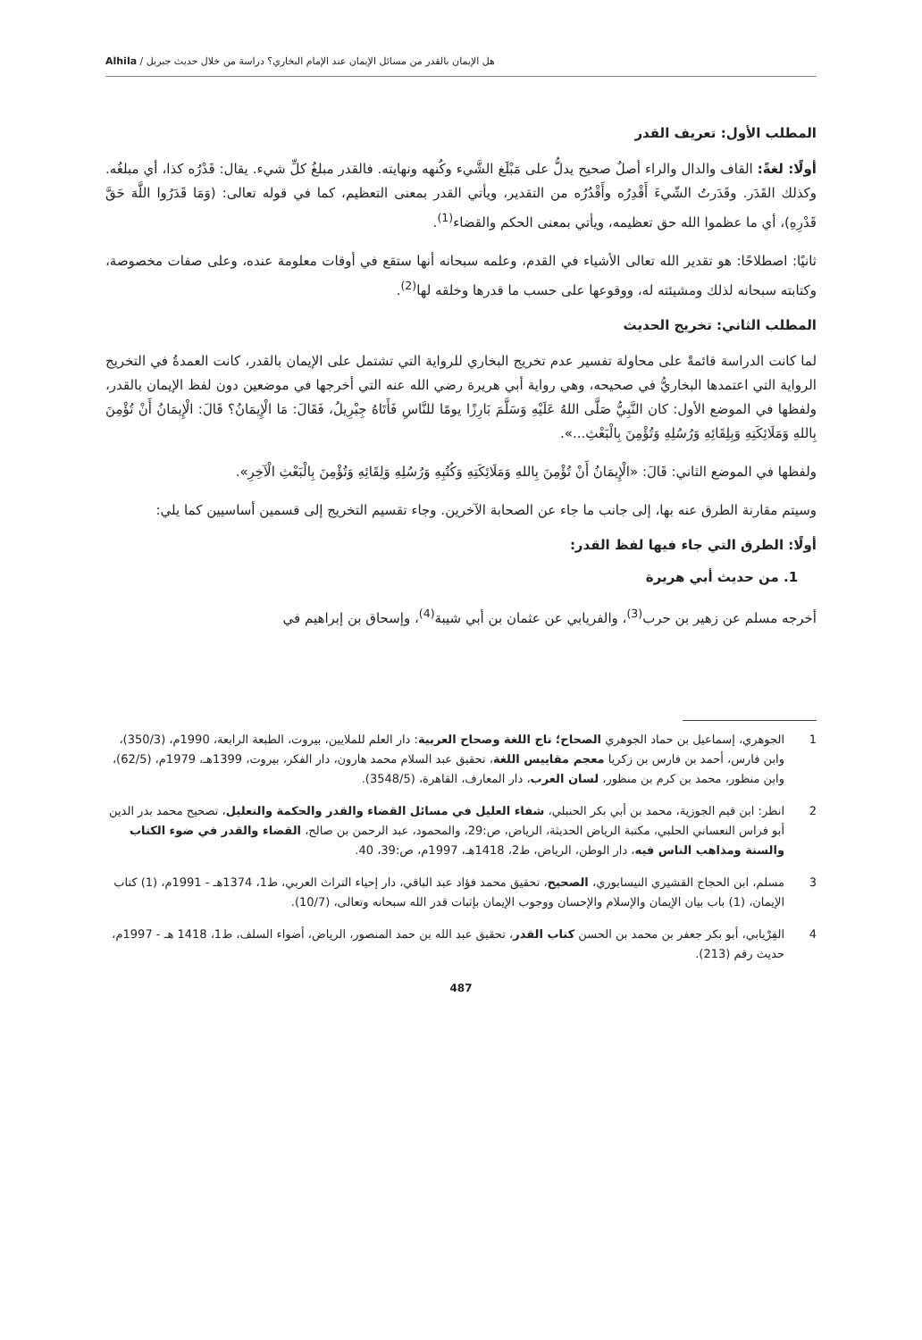هل الإيمان بالقدر من مسائل الإيمان عند الإمام البخاري؟ دراسة من خلال حديث جبريل / Alhila
المطلب الأول: تعريف القدر
أولًا: لغةً: القاف والدال والراء أصلٌ صحيح يدلُّ على مَبْلَغ الشَّيء وكُنهه ونهايته. فالقدر مبلغُ كلِّ شيء. يقال: قَدْرُه كذا، أي مبلغُه. وكذلك القَدَر. وقَدَرتُ الشّيءَ أَقْدِرُه وأَقْدُرُه من التقدير، ويأتي القدر بمعنى التعظيم، كما في قوله تعالى: (وَمَا قَدَرُوا اللَّهَ حَقَّ قَدْرِهِ)، أي ما عظموا الله حق تعظيمه، ويأتي بمعنى الحكم والقضاء<sup>(1)</sup>.
ثانيًا: اصطلاحًا: هو تقدير الله تعالى الأشياء في القدم، وعلمه سبحانه أنها ستقع في أوقات معلومة عنده، وعلى صفات مخصوصة، وكتابته سبحانه لذلك ومشيئته له، ووقوعها على حسب ما قدرها وخلقه لها<sup>(2)</sup>.
المطلب الثاني: تخريج الحديث
لما كانت الدراسة قائمةً على محاولة تفسير عدم تخريج البخاري للرواية التي تشتمل على الإيمان بالقدر، كانت العمدةُ في التخريج الرواية التي اعتمدها البخاريُّ في صحيحه، وهي رواية أبي هريرة رضي الله عنه التي أخرجها في موضعين دون لفظ الإيمان بالقدر، ولفظها في الموضع الأول: كان النَّبِيُّ صَلَّى اللهُ عَلَيْهِ وَسَلَّمَ بَارِزًا يومًا للنَّاسِ فَأَتَاهُ جِبْرِيلُ، فَقَالَ: مَا الْإِيمَانُ؟ قَالَ: الْإِيمَانُ أَنْ تُؤْمِنَ بِاللهِ وَمَلَائِكَتِهِ وَبِلِقَائِهِ وَرُسُلِهِ وَتُؤْمِنَ بِالْبَعْثِ...».
ولفظها في الموضع الثاني: قَالَ: «الْإِيمَانُ أَنْ تُؤْمِنَ بِاللهِ وَمَلَائِكَتِهِ وَكُتُبِهِ وَرُسُلِهِ وَلِقَائِهِ وَتُؤْمِنَ بِالْبَعْثِ الْآخِرِ».
وسيتم مقارنة الطرق عنه بها، إلى جانب ما جاء عن الصحابة الآخرين. وجاء تقسيم التخريج إلى قسمين أساسيين كما يلي:
أولًا: الطرق التي جاء فيها لفظ القدر:
1. من حديث أبي هريرة
أخرجه مسلم عن زهير بن حرب<sup>(3)</sup>، والفريابي عن عثمان بن أبي شيبة<sup>(4)</sup>، وإسحاق بن إبراهيم في
1 الجوهري، إسماعيل بن حماد الجوهري الصحاح؛ تاج اللغة وصحاح العربية: دار العلم للملايين، بيروت، الطبعة الرابعة، 1990م، (350/3)، وابن فارس، أحمد بن فارس بن زكريا معجم مقاييس اللغة، تحقيق عبد السلام محمد هارون، دار الفكر، بيروت، 1399هـ، 1979م، (62/5)، وابن منظور، محمد بن كرم بن منظور، لسان العرب، دار المعارف، القاهرة، (3548/5).
2 انظر: ابن قيم الجوزية، محمد بن أبي بكر الحنبلي، شفاء العليل في مسائل القضاء والقدر والحكمة والتعليل، تصحيح محمد بدر الدين أبو فراس النعساني الحلبي، مكتبة الرياض الحديثة، الرياض، ص:29، والمحمود، عبد الرحمن بن صالح، القضاء والقدر في ضوء الكتاب والسنة ومذاهب الناس فيه، دار الوطن، الرياض، ط2، 1418هـ، 1997م، ص:39، 40.
3 مسلم، ابن الحجاج القشيري النيسابوري، الصحيح، تحقيق محمد فؤاد عبد الباقي، دار إحياء التراث العربي، ط1، 1374هـ - 1991م، (1) كتاب الإيمان، (1) باب بيان الإيمان والإسلام والإحسان ووجوب الإيمان بإثبات قدر الله سبحانه وتعالى، (10/7).
4 الفِرْيابي، أبو بكر جعفر بن محمد بن الحسن كتاب القدر، تحقيق عبد الله بن حمد المنصور، الرياض، أضواء السلف، ط1، 1418 هـ - 1997م، حديث رقم (213).
487